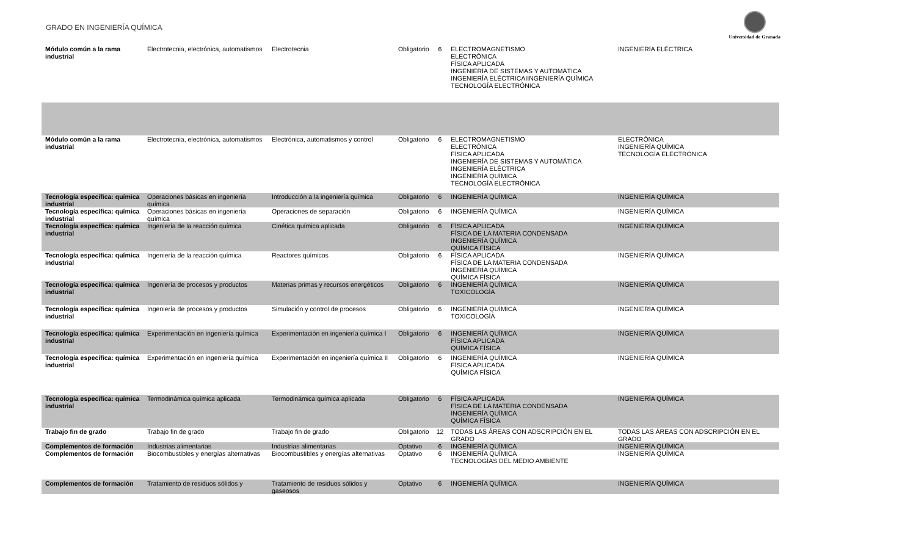GRADO EN INGENIERÍA QUÍMICA
Universidad de Granada
| Módulo común a la rama industrial | Electrotecnia, electrónica, automatismos | Electrotecnia | Obligatorio | 6 | ELECTROMAGNETISMO ELECTRÓNICA FÍSICA APLICADA INGENIERÍA DE SISTEMAS Y AUTOMÁTICA INGENIERÍA ELÉCTRICAIINGENIERÍA QUÍMICA TECNOLOGÍA ELECTRÓNICA | INGENIERÍA ELÉCTRICA |
| Módulo común a la rama industrial | Electrotecnia, electrónica, automatismos | Electrónica, automatismos y control | Obligatorio | 6 | ELECTROMAGNETISMO ELECTRÓNICA FÍSICA APLICADA INGENIERÍA DE SISTEMAS Y AUTOMÁTICA INGENIERÍA ELÉCTRICA INGENIERÍA QUÍMICA TECNOLOGÍA ELECTRÓNICA | ELECTRÓNICA INGENIERÍA QUÍMICA TECNOLOGÍA ELECTRÓNICA |
| Tecnología específica: química industrial | Operaciones básicas en ingeniería química | Introducción a la ingeniería química | Obligatorio | 6 | INGENIERÍA QUÍMICA | INGENIERÍA QUÍMICA |
| Tecnología específica: química industrial | Operaciones básicas en ingeniería química | Operaciones de separación | Obligatorio | 6 | INGENIERÍA QUÍMICA | INGENIERÍA QUÍMICA |
| Tecnología específica: química industrial | Ingeniería de la reacción química | Cinética química aplicada | Obligatorio | 6 | FÍSICA APLICADA FÍSICA DE LA MATERIA CONDENSADA INGENIERÍA QUÍMICA QUÍMICA FÍSICA | INGENIERÍA QUÍMICA |
| Tecnología específica: química industrial | Ingeniería de la reacción química | Reactores químicos | Obligatorio | 6 | FÍSICA APLICADA FÍSICA DE LA MATERIA CONDENSADA INGENIERÍA QUÍMICA QUÍMICA FÍSICA | INGENIERÍA QUÍMICA |
| Tecnología específica: química industrial | Ingeniería de procesos y productos | Materias primas y recursos energéticos | Obligatorio | 6 | INGENIERÍA QUÍMICA TOXICOLOGÍA | INGENIERÍA QUÍMICA |
| Tecnología específica: química industrial | Ingeniería de procesos y productos | Simulación y control de procesos | Obligatorio | 6 | INGENIERÍA QUÍMICA TOXICOLOGÍA | INGENIERÍA QUÍMICA |
| Tecnología específica: química industrial | Experimentación en ingeniería química | Experimentación en ingeniería química I | Obligatorio | 6 | INGENIERÍA QUÍMICA FÍSICA APLICADA QUÍMICA FÍSICA | INGENIERÍA QUÍMICA |
| Tecnología específica: química industrial | Experimentación en ingeniería química | Experimentación en ingeniería química II | Obligatorio | 6 | INGENIERÍA QUÍMICA FÍSICA APLICADA QUÍMICA FÍSICA | INGENIERÍA QUÍMICA |
| Tecnología específica: química industrial | Termodinámica química aplicada | Termodinámica química aplicada | Obligatorio | 6 | FÍSICA APLICADA FÍSICA DE LA MATERIA CONDENSADA INGENIERÍA QUÍMICA QUÍMICA FÍSICA | INGENIERÍA QUÍMICA |
| Trabajo fin de grado | Trabajo fin de grado | Trabajo fin de grado | Obligatorio | 12 | TODAS LAS ÁREAS CON ADSCRIPCIÓN EN EL GRADO | TODAS LAS ÁREAS CON ADSCRIPCIÓN EN EL GRADO |
| Complementos de formación | Industrias alimentarias | Industrias alimentarias | Optativo | 6 | INGENIERÍA QUÍMICA | INGENIERÍA QUÍMICA |
| Complementos de formación | Biocombustibles y energías alternativas | Biocombustibles y energías alternativas | Optativo | 6 | INGENIERÍA QUÍMICA TECNOLOGÍAS DEL MEDIO AMBIENTE | INGENIERÍA QUÍMICA |
| Complementos de formación | Tratamiento de residuos sólidos y | Tratamiento de residuos sólidos y gaseosos | Optativo | 6 | INGENIERÍA QUÍMICA | INGENIERÍA QUÍMICA |